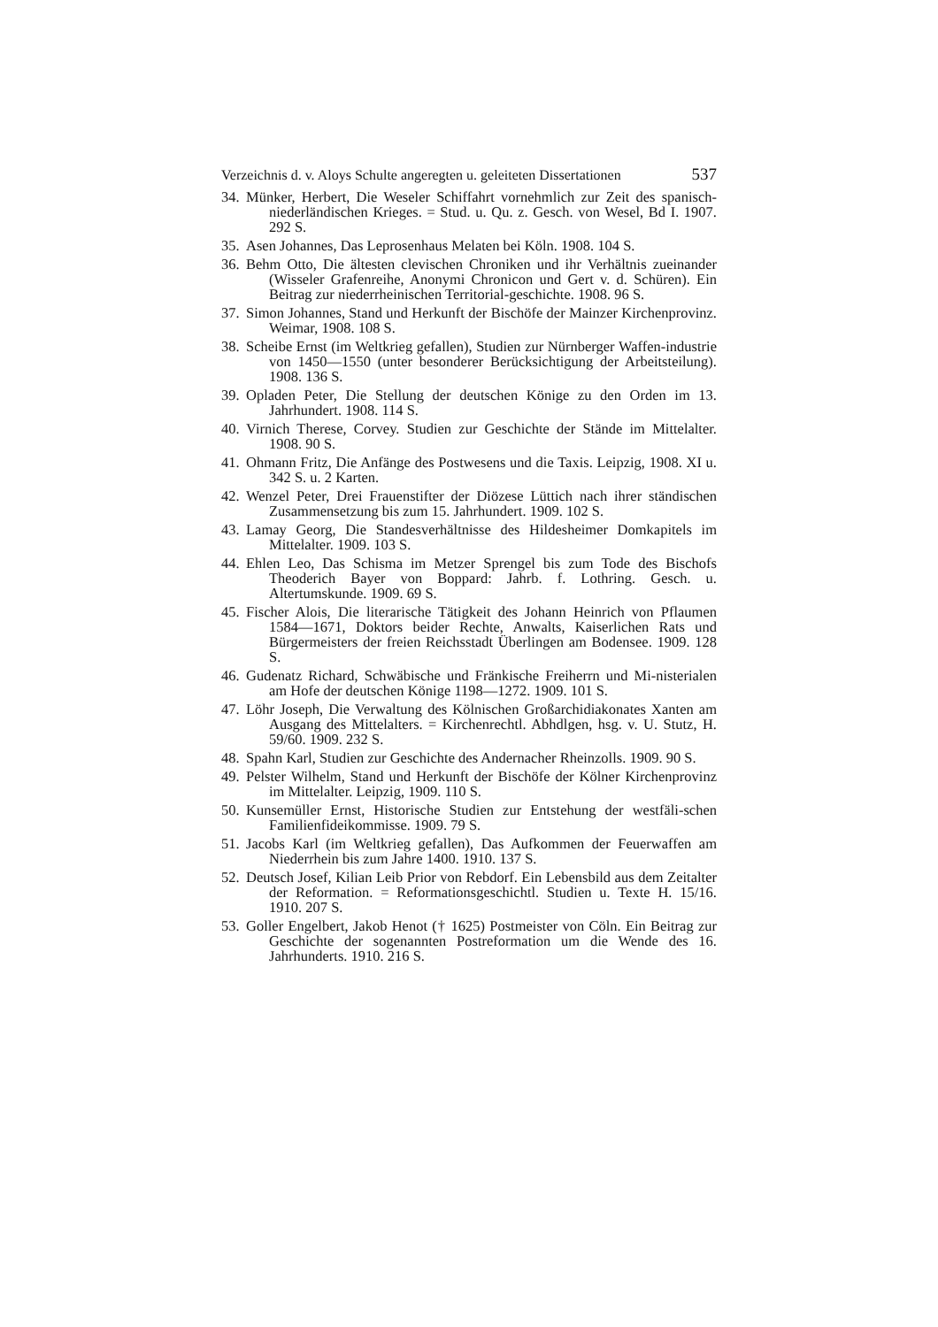Verzeichnis d. v. Aloys Schulte angeregten u. geleiteten Dissertationen 537
34. Münker, Herbert, Die Weseler Schiffahrt vornehmlich zur Zeit des spanisch-niederländischen Krieges. = Stud. u. Qu. z. Gesch. von Wesel, Bd I. 1907. 292 S.
35. Asen Johannes, Das Leprosenhaus Melaten bei Köln. 1908. 104 S.
36. Behm Otto, Die ältesten clevischen Chroniken und ihr Verhältnis zueinander (Wisseler Grafenreihe, Anonymi Chronicon und Gert v. d. Schüren). Ein Beitrag zur niederrheinischen Territorial-geschichte. 1908. 96 S.
37. Simon Johannes, Stand und Herkunft der Bischöfe der Mainzer Kirchenprovinz. Weimar, 1908. 108 S.
38. Scheibe Ernst (im Weltkrieg gefallen), Studien zur Nürnberger Waffen-industrie von 1450—1550 (unter besonderer Berücksichtigung der Arbeitsteilung). 1908. 136 S.
39. Opladen Peter, Die Stellung der deutschen Könige zu den Orden im 13. Jahrhundert. 1908. 114 S.
40. Virnich Therese, Corvey. Studien zur Geschichte der Stände im Mittelalter. 1908. 90 S.
41. Ohmann Fritz, Die Anfänge des Postwesens und die Taxis. Leipzig, 1908. XI u. 342 S. u. 2 Karten.
42. Wenzel Peter, Drei Frauenstifter der Diözese Lüttich nach ihrer ständischen Zusammensetzung bis zum 15. Jahrhundert. 1909. 102 S.
43. Lamay Georg, Die Standesverhältnisse des Hildesheimer Domkapitels im Mittelalter. 1909. 103 S.
44. Ehlen Leo, Das Schisma im Metzer Sprengel bis zum Tode des Bischofs Theoderich Bayer von Boppard: Jahrb. f. Lothring. Gesch. u. Altertumskunde. 1909. 69 S.
45. Fischer Alois, Die literarische Tätigkeit des Johann Heinrich von Pflaumen 1584—1671, Doktors beider Rechte, Anwalts, Kaiserlichen Rats und Bürgermeisters der freien Reichsstadt Überlingen am Bodensee. 1909. 128 S.
46. Gudenatz Richard, Schwäbische und Fränkische Freiherrn und Mi-nisterialen am Hofe der deutschen Könige 1198—1272. 1909. 101 S.
47. Löhr Joseph, Die Verwaltung des Kölnischen Großarchidiakonates Xanten am Ausgang des Mittelalters. = Kirchenrechtl. Abhdlgen, hsg. v. U. Stutz, H. 59/60. 1909. 232 S.
48. Spahn Karl, Studien zur Geschichte des Andernacher Rheinzolls. 1909. 90 S.
49. Pelster Wilhelm, Stand und Herkunft der Bischöfe der Kölner Kirchenprovinz im Mittelalter. Leipzig, 1909. 110 S.
50. Kunsemüller Ernst, Historische Studien zur Entstehung der westfäli-schen Familienfideikommisse. 1909. 79 S.
51. Jacobs Karl (im Weltkrieg gefallen), Das Aufkommen der Feuerwaffen am Niederrhein bis zum Jahre 1400. 1910. 137 S.
52. Deutsch Josef, Kilian Leib Prior von Rebdorf. Ein Lebensbild aus dem Zeitalter der Reformation. = Reformationsgeschichtl. Studien u. Texte H. 15/16. 1910. 207 S.
53. Goller Engelbert, Jakob Henot († 1625) Postmeister von Cöln. Ein Beitrag zur Geschichte der sogenannten Postreformation um die Wende des 16. Jahrhunderts. 1910. 216 S.